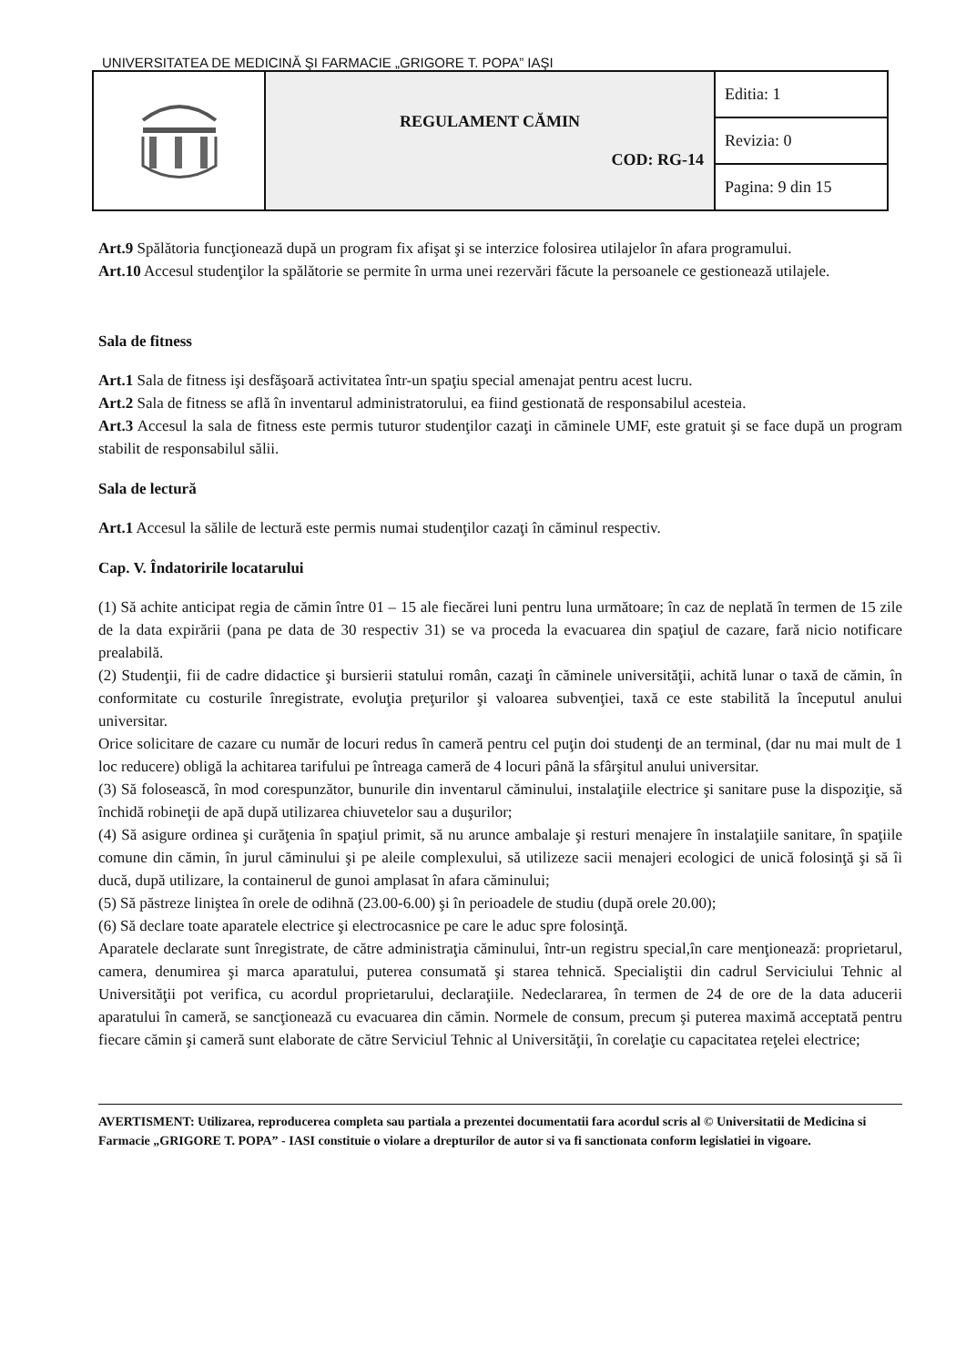UNIVERSITATEA DE MEDICINĂ ŞI FARMACIE „GRIGORE T. POPA” IAŞI
| | REGULAMENT CĂMIN COD: RG-14 | Editia: 1 |
| | | Revizia: 0 |
| | | Pagina: 9 din 15 |
Art.9 Spălătoria funcţionează după un program fix afişat şi se interzice folosirea utilajelor în afara programului.
Art.10 Accesul studenţilor la spălătorie se permite în urma unei rezervări făcute la persoanele ce gestionează utilajele.
Sala de fitness
Art.1 Sala de fitness işi desfăşoară activitatea într-un spaţiu special amenajat pentru acest lucru.
Art.2 Sala de fitness se află în inventarul administratorului, ea fiind gestionată de responsabilul acesteia.
Art.3 Accesul la sala de fitness este permis tuturor studenţilor cazaţi in căminele UMF, este gratuit şi se face după un program stabilit de responsabilul sălii.
Sala de lectură
Art.1 Accesul la sălile de lectură este permis numai studenţilor cazaţi în căminul respectiv.
Cap. V. Îndatoririle locatarului
(1) Să achite anticipat regia de cămin între 01 – 15 ale fiecărei luni pentru luna următoare; în caz de neplată în termen de 15 zile de la data expirării (pana pe data de 30 respectiv 31) se va proceda la evacuarea din spaţiul de cazare, fară nicio notificare prealabilă.
(2) Studenţii, fii de cadre didactice şi bursierii statului român, cazaţi în căminele universităţii, achită lunar o taxă de cămin, în conformitate cu costurile înregistrate, evoluţia preţurilor şi valoarea subvenţiei, taxă ce este stabilită la începutul anului universitar.
Orice solicitare de cazare cu număr de locuri redus în cameră pentru cel puţin doi studenţi de an terminal, (dar nu mai mult de 1 loc reducere) obligă la achitarea tarifului pe întreaga cameră de 4 locuri până la sfârşitul anului universitar.
(3) Să folosească, în mod corespunzător, bunurile din inventarul căminului, instalaţiile electrice şi sanitare puse la dispoziţie, să închidă robineţii de apă după utilizarea chiuvetelor sau a duşurilor;
(4) Să asigure ordinea şi curăţenia în spaţiul primit, să nu arunce ambalaje şi resturi menajere în instalaţiile sanitare, în spaţiile comune din cămin, în jurul căminului şi pe aleile complexului, să utilizeze sacii menajeri ecologici de unică folosinţă şi să îi ducă, după utilizare, la containerul de gunoi amplasat în afara căminului;
(5) Să păstreze liniştea în orele de odihnă (23.00-6.00) şi în perioadele de studiu (după orele 20.00);
(6) Să declare toate aparatele electrice şi electrocasnice pe care le aduc spre folosinţă.
Aparatele declarate sunt înregistrate, de către administraţia căminului, într-un registru special,în care menţionează: proprietarul, camera, denumirea şi marca aparatului, puterea consumată şi starea tehnică. Specialiştii din cadrul Serviciului Tehnic al Universităţii pot verifica, cu acordul proprietarului, declaraţiile. Nedeclararea, în termen de 24 de ore de la data aducerii aparatului în cameră, se sancţionează cu evacuarea din cămin. Normele de consum, precum şi puterea maximă acceptată pentru fiecare cămin şi cameră sunt elaborate de către Serviciul Tehnic al Universităţii, în corelaţie cu capacitatea reţelei electrice;
AVERTISMENT: Utilizarea, reproducerea completa sau partiala a prezentei documentatii fara acordul scris al © Universitatii de Medicina si Farmacie „GRIGORE T. POPA” - IASI constituie o violare a drepturilor de autor si va fi sanctionata conform legislatiei in vigoare.